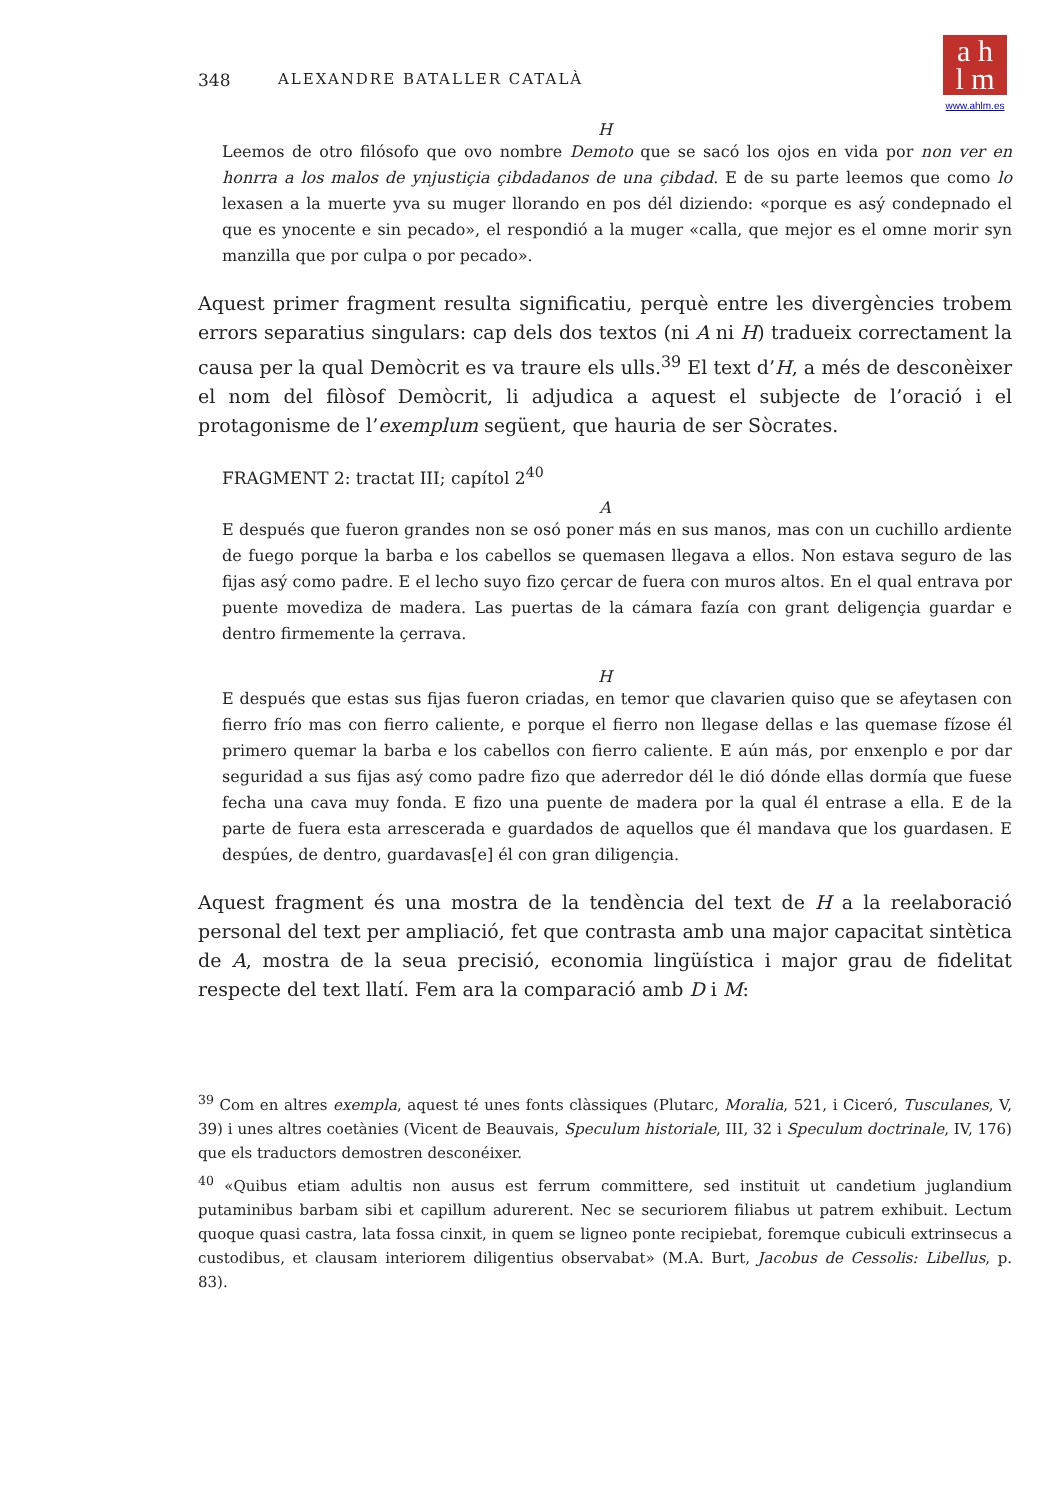a h
l m
www.ahlm.es
348 ALEXANDRE BATALLER CATALÀ
H
Leemos de otro filósofo que ovo nombre Demoto que se sacó los ojos en vida por non ver en honrra a los malos de ynjustiçia çibdadanos de una çibdad. E de su parte leemos que como lo lexasen a la muerte yva su muger llorando en pos dél diziendo: «porque es asý condepnado el que es ynocente e sin pecado», el respondió a la muger «calla, que mejor es el omne morir syn manzilla que por culpa o por pecado».
Aquest primer fragment resulta significatiu, perquè entre les divergències trobem errors separatius singulars: cap dels dos textos (ni A ni H) tradueix correctament la causa per la qual Demòcrit es va traure els ulls.<sup>39</sup> El text d’H, a més de desconèixer el nom del filòsof Demòcrit, li adjudica a aquest el subjecte de l’oració i el protagonisme de l’exemplum següent, que hauria de ser Sòcrates.
FRAGMENT 2: tractat III; capítol 2<sup>40</sup>
A
E después que fueron grandes non se osó poner más en sus manos, mas con un cuchillo ardiente de fuego porque la barba e los cabellos se quemasen llegava a ellos. Non estava seguro de las fijas asý como padre. E el lecho suyo fizo çercar de fuera con muros altos. En el qual entrava por puente movediza de madera. Las puertas de la cámara fazía con grant deligençia guardar e dentro firmemente la çerrava.
H
E después que estas sus fijas fueron criadas, en temor que clavarien quiso que se afeytasen con fierro frío mas con fierro caliente, e porque el fierro non llegase dellas e las quemase fízose él primero quemar la barba e los cabellos con fierro caliente. E aún más, por enxenplo e por dar seguridad a sus fijas asý como padre fizo que aderredor dél le dió dónde ellas dormía que fuese fecha una cava muy fonda. E fizo una puente de madera por la qual él entrase a ella. E de la parte de fuera esta arrescerada e guardados de aquellos que él mandava que los guardasen. E despúes, de dentro, guardavas[e] él con gran diligençia.
Aquest fragment és una mostra de la tendència del text de H a la reelaboració personal del text per ampliació, fet que contrasta amb una major capacitat sintètica de A, mostra de la seua precisió, economia lingüística i major grau de fidelitat respecte del text llatí. Fem ara la comparació amb D i M:
<sup>39</sup> Com en altres exempla, aquest té unes fonts clàssiques (Plutarc, Moralia, 521, i Ciceró, Tusculanes, V, 39) i unes altres coetànies (Vicent de Beauvais, Speculum historiale, III, 32 i Speculum doctrinale, IV, 176) que els traductors demostren desconéixer.
<sup>40</sup> «Quibus etiam adultis non ausus est ferrum committere, sed instituit ut candetium juglandium putaminibus barbam sibi et capillum adurerent. Nec se securiorem filiabus ut patrem exhibuit. Lectum quoque quasi castra, lata fossa cinxit, in quem se ligneo ponte recipiebat, foremque cubiculi extrinsecus a custodibus, et clausam interiorem diligentius observabat» (M.A. Burt, Jacobus de Cessolis: Libellus, p. 83).